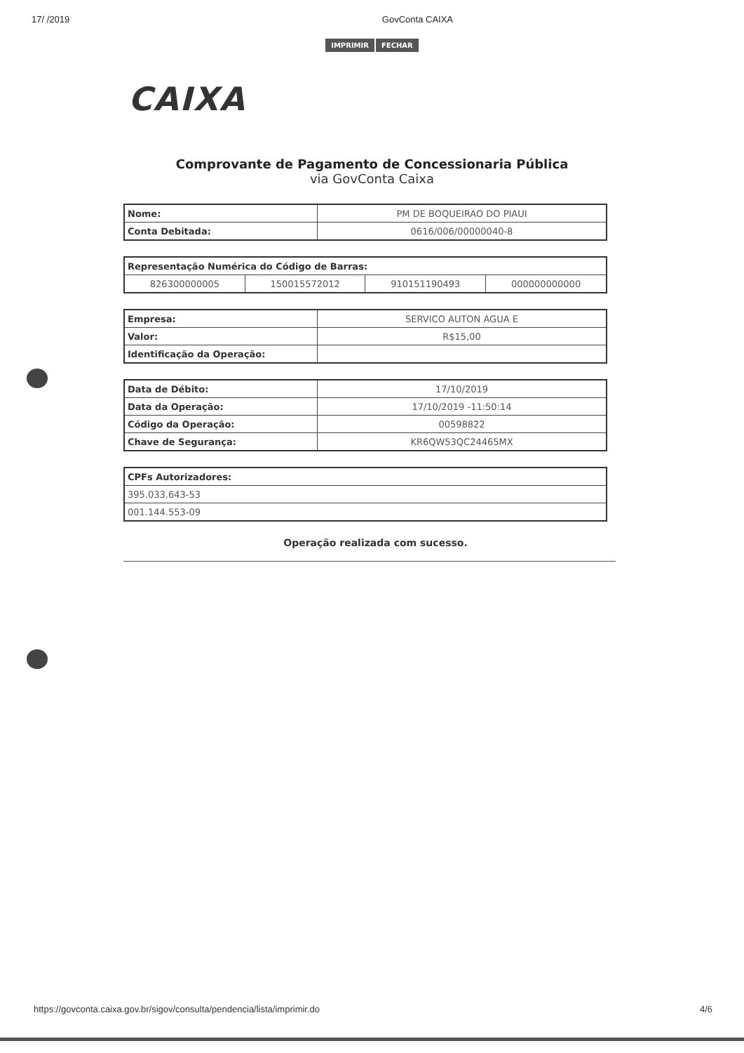17/ /2019 GovConta CAIXA
IMPRIMIR FECHAR
CAIXA
Comprovante de Pagamento de Concessionaria Pública
via GovConta Caixa
| Nome: | PM DE BOQUEIRAO DO PIAUI |
| Conta Debitada: | 0616/006/00000040-8 |
| Representação Numérica do Código de Barras: | | | |
| 826300000005 | 150015572012 | 910151190493 | 000000000000 |
| Empresa: | SERVICO AUTON AGUA E |
| Valor: | R$15,00 |
| Identificação da Operação: | |
| Data de Débito: | 17/10/2019 |
| Data da Operação: | 17/10/2019 -11:50:14 |
| Código da Operação: | 00598822 |
| Chave de Segurança: | KR6QW53QC24465MX |
| CPFs Autorizadores: |
| 395.033.643-53 |
| 001.144.553-09 |
Operação realizada com sucesso.
https://govconta.caixa.gov.br/sigov/consulta/pendencia/lista/imprimir.do 4/6